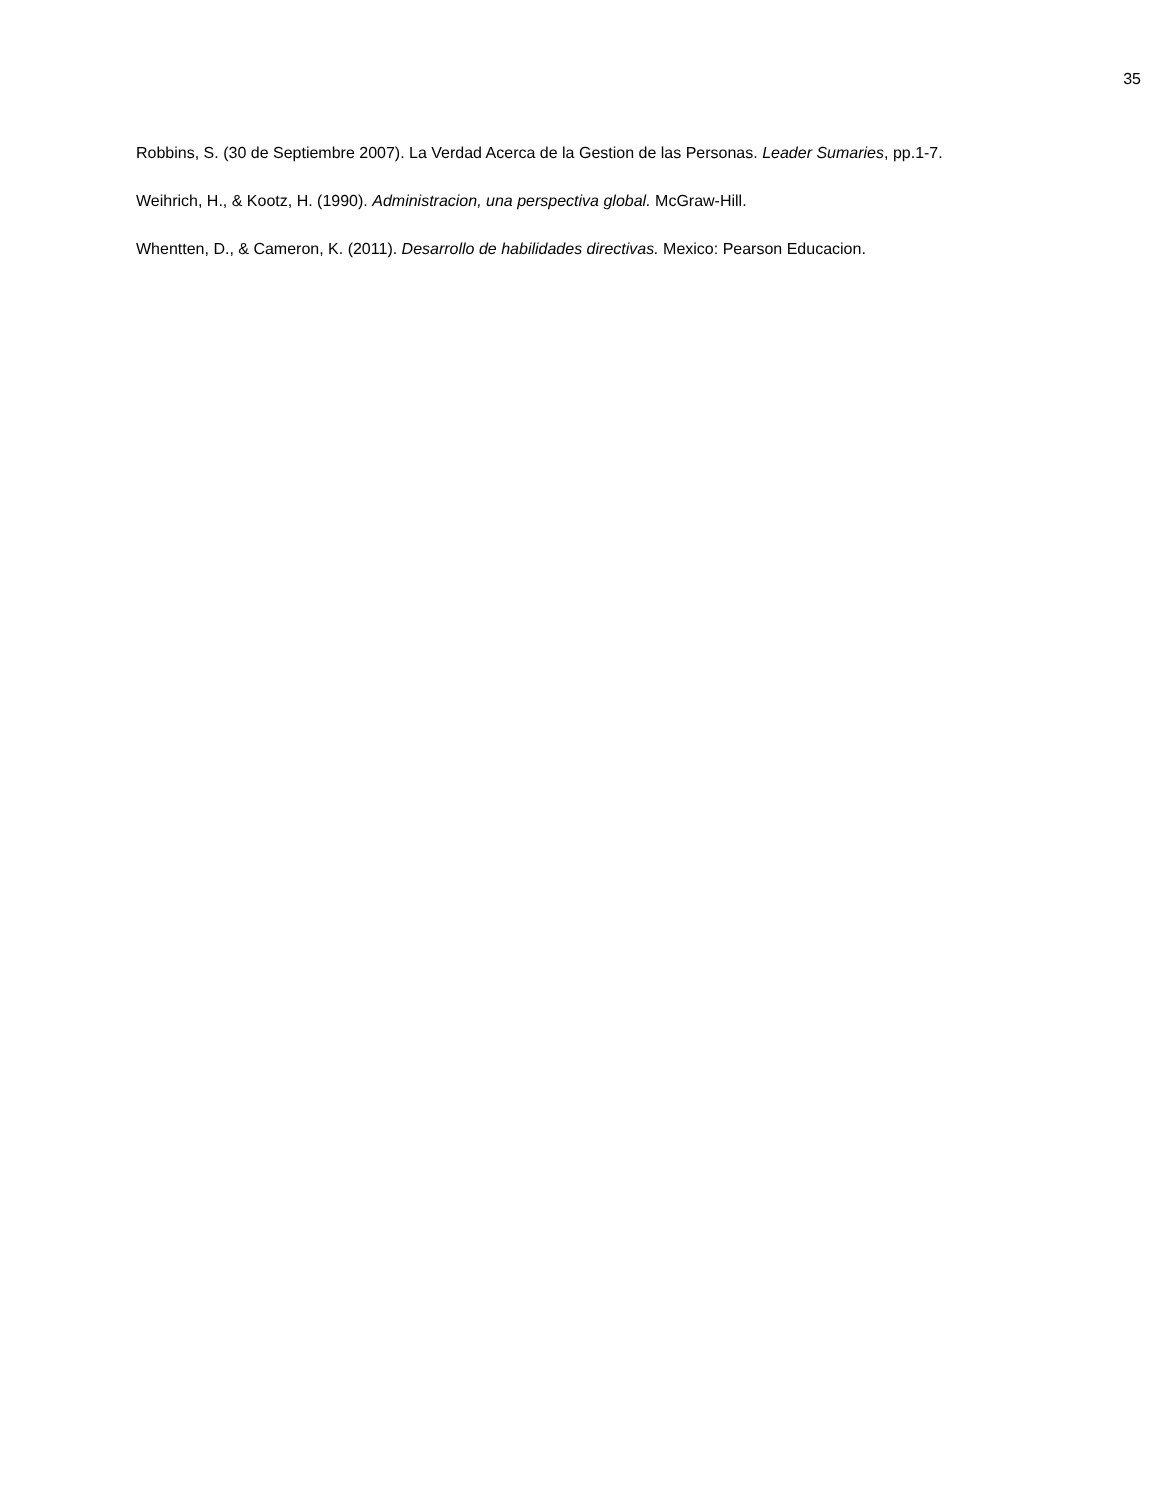35
Robbins, S. (30 de Septiembre 2007). La Verdad Acerca de la Gestion de las Personas. Leader Sumaries, pp.1-7.
Weihrich, H., & Kootz, H. (1990). Administracion, una perspectiva global. McGraw-Hill.
Whentten, D., & Cameron, K. (2011). Desarrollo de habilidades directivas. Mexico: Pearson Educacion.